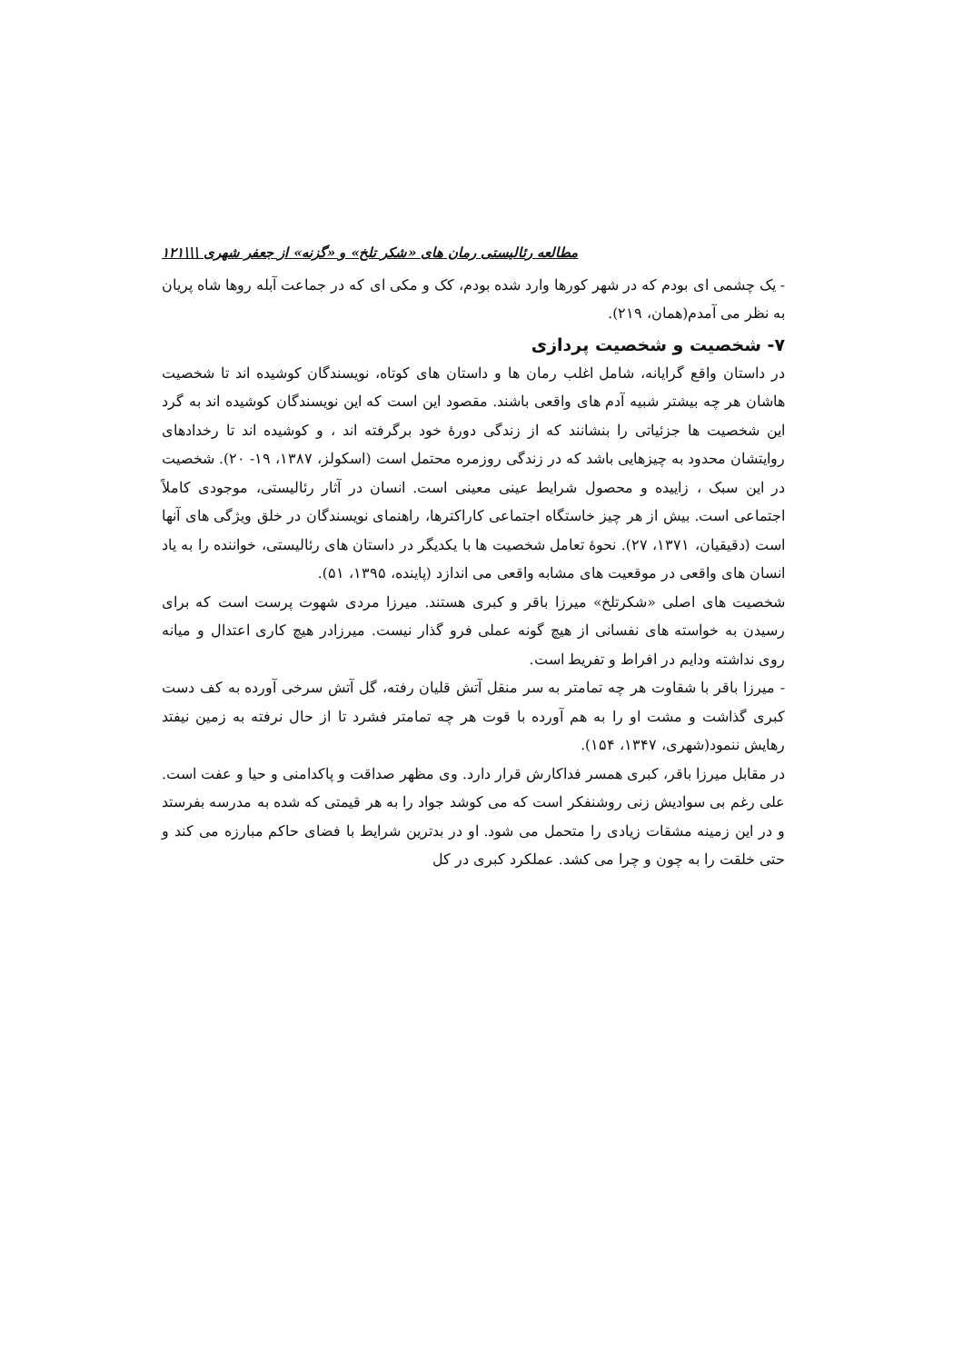مطالعه رئالیستی رمان های «شکر تلخ» و «گزنه» از جعفر شهری \\\۱۲۱
- یک چشمی ای بودم که در شهر کورها وارد شده بودم، کک و مکی ای که در جماعت آبله روها شاه پریان به نظر می آمدم(همان، ۲۱۹).
۷- شخصیت و شخصیت پردازی
در داستان واقع گرایانه، شامل اغلب رمان ها و داستان های کوتاه، نویسندگان کوشیده اند تا شخصیت هاشان هر چه بیشتر شبیه آدم های واقعی باشند. مقصود این است که این نویسندگان کوشیده اند به گرد این شخصیت ها جزئیاتی را بنشانند که از زندگی دورهٔ خود برگرفته اند ، و کوشیده اند تا رخدادهای روایتشان محدود به چیزهایی باشد که در زندگی روزمره محتمل است (اسکولز، ۱۳۸۷، ۱۹- ۲۰). شخصیت در این سبک ، زاییده و محصول شرایط عینی معینی است. انسان در آثار رئالیستی، موجودی کاملاً اجتماعی است. بیش از هر چیز خاستگاه اجتماعی کاراکترها، راهنمای نویسندگان در خلق ویژگی های آنها است (دقیقیان، ۱۳۷۱، ۲۷). نحوهٔ تعامل شخصیت ها با یکدیگر در داستان های رئالیستی، خواننده را به یاد انسان های واقعی در موقعیت های مشابه واقعی می اندازد (پاینده، ۱۳۹۵، ۵۱).
شخصیت های اصلی «شکرتلخ» میرزا باقر و کبری هستند. میرزا مردی شهوت پرست است که برای رسیدن به خواسته های نفسانی از هیچ گونه عملی فرو گذار نیست. میرزادر هیچ کاری اعتدال و میانه روی نداشته ودایم در افراط و تفریط است.
- میرزا باقر با شقاوت هر چه تمامتر به سر منقل آتش قلیان رفته، گل آتش سرخی آورده به کف دست کبری گذاشت و مشت او را به هم آورده با قوت هر چه تمامتر فشرد تا از حال نرفته به زمین نیفتد رهایش ننمود(شهری، ۱۳۴۷، ۱۵۴).
در مقابل میرزا باقر، کبری همسر فداکارش قرار دارد. وی مظهر صداقت و پاکدامنی و حیا و عفت است. علی رغم بی سوادیش زنی روشنفکر است که می کوشد جواد را به هر قیمتی که شده به مدرسه بفرستد و در این زمینه مشقات زیادی را متحمل می شود. او در بدترین شرایط با فضای حاکم مبارزه می کند و حتی خلقت را به چون و چرا می کشد. عملکرد کبری در کل